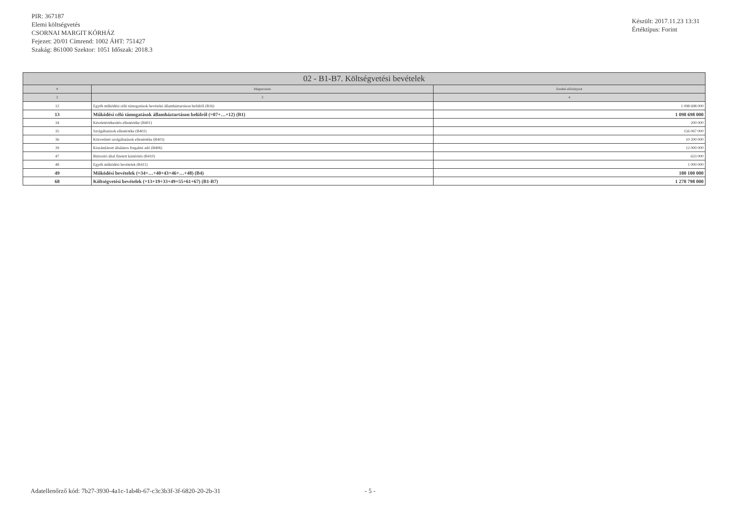PIR: 367187
Elemi költségvetés
CSORNAI MARGIT KÓRHÁZ
Fejezet: 20/01 Címrend: 1002 ÁHT: 751427
Szakág: 861000 Szektor: 1051 Időszak: 2018.3
Készült: 2017.11.23 13:31
Értéktípus: Forint
| 02 - B1-B7. Költségvetési bevételek | | |
| --- | --- | --- |
| # | Megnevezés | Eredeti előirányzat |
| 2 | 3 | 4 |
| 12 | Egyéb működési célú támogatások bevételei államháztartáson belülről (B16) | 1 098 698 000 |
| 13 | Működési célú támogatások államháztartáson belülről (=07+…+12) (B1) | 1 098 698 000 |
| 34 | Készletértékesítés ellenértéke (B401) | 200 000 |
| 35 | Szolgáltatások ellenértéke (B402) | 156 067 000 |
| 36 | Közvetített szolgáltatások ellenértéke (B403) | 10 200 000 |
| 39 | Kiszámlázott általános forgalmi adó (B406) | 12 000 000 |
| 47 | Biztosító által fizetett kártérítés (B410) | 633 000 |
| 48 | Egyéb működési bevételek (B411) | 1 000 000 |
| 49 | Működési bevételek (=34+…+40+43+46+…+48) (B4) | 180 100 000 |
| 68 | Költségvetési bevételek (=13+19+33+49+55+61+67) (B1-B7) | 1 278 798 000 |
Adatellenőrző kód: 7b27-3930-4a1c-1ab4b-67-c3c3b3f-3f-6820-20-2b-31 - 5 -